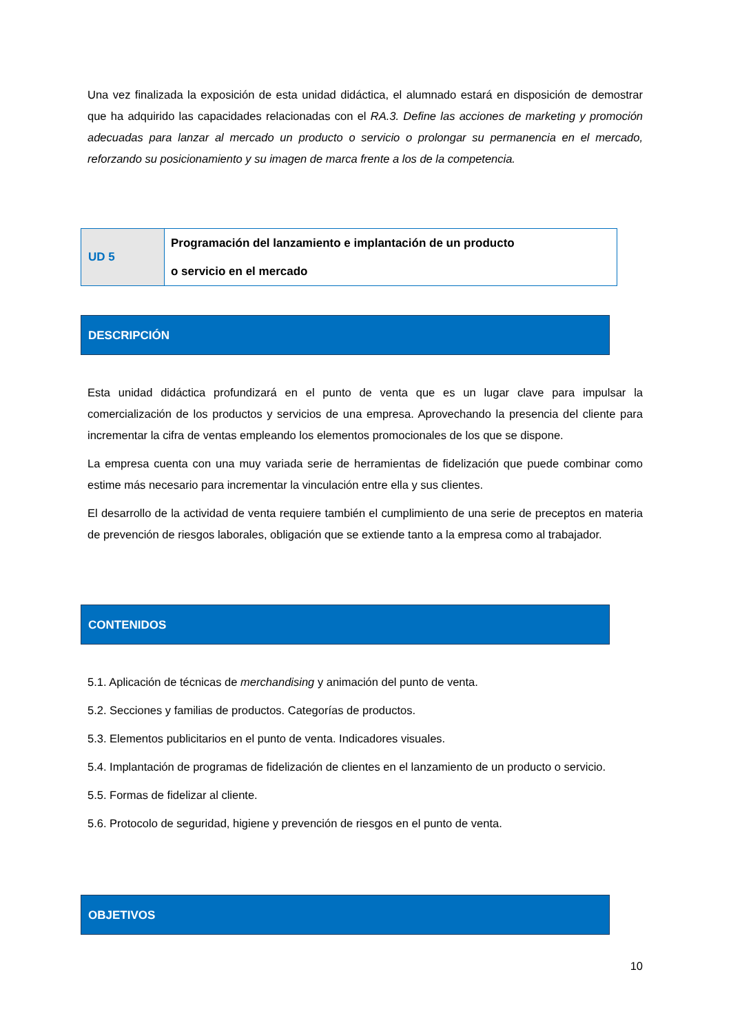Una vez finalizada la exposición de esta unidad didáctica, el alumnado estará en disposición de demostrar que ha adquirido las capacidades relacionadas con el RA.3. Define las acciones de marketing y promoción adecuadas para lanzar al mercado un producto o servicio o prolongar su permanencia en el mercado, reforzando su posicionamiento y su imagen de marca frente a los de la competencia.
| UD 5 | Programación del lanzamiento e implantación de un producto o servicio en el mercado |
DESCRIPCIÓN
Esta unidad didáctica profundizará en el punto de venta que es un lugar clave para impulsar la comercialización de los productos y servicios de una empresa. Aprovechando la presencia del cliente para incrementar la cifra de ventas empleando los elementos promocionales de los que se dispone.
La empresa cuenta con una muy variada serie de herramientas de fidelización que puede combinar como estime más necesario para incrementar la vinculación entre ella y sus clientes.
El desarrollo de la actividad de venta requiere también el cumplimiento de una serie de preceptos en materia de prevención de riesgos laborales, obligación que se extiende tanto a la empresa como al trabajador.
CONTENIDOS
5.1. Aplicación de técnicas de merchandising y animación del punto de venta.
5.2. Secciones y familias de productos. Categorías de productos.
5.3. Elementos publicitarios en el punto de venta. Indicadores visuales.
5.4. Implantación de programas de fidelización de clientes en el lanzamiento de un producto o servicio.
5.5. Formas de fidelizar al cliente.
5.6. Protocolo de seguridad, higiene y prevención de riesgos en el punto de venta.
OBJETIVOS
10